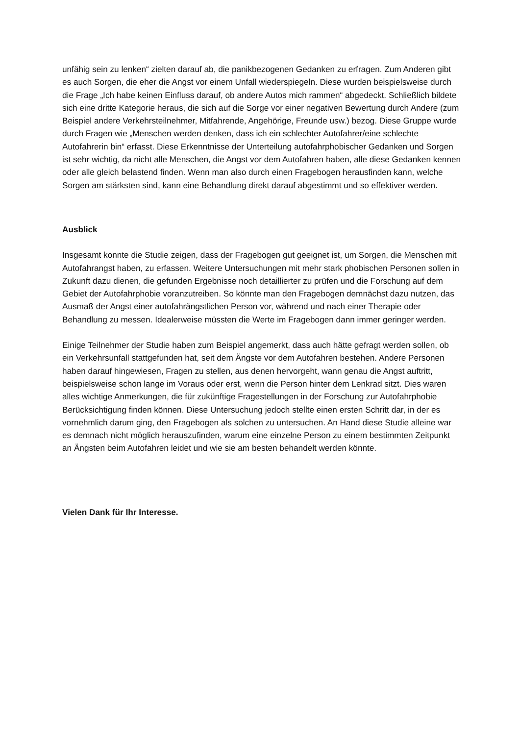unfähig sein zu lenken“ zielten darauf ab, die panikbezogenen Gedanken zu erfragen. Zum Anderen gibt es auch Sorgen, die eher die Angst vor einem Unfall wiederspiegeln. Diese wurden beispielsweise durch die Frage „Ich habe keinen Einfluss darauf, ob andere Autos mich rammen“ abgedeckt. Schließlich bildete sich eine dritte Kategorie heraus, die sich auf die Sorge vor einer negativen Bewertung durch Andere (zum Beispiel andere Verkehrsteilnehmer, Mitfahrende, Angehörige, Freunde usw.) bezog. Diese Gruppe wurde durch Fragen wie „Menschen werden denken, dass ich ein schlechter Autofahrer/eine schlechte Autofahrerin bin“ erfasst. Diese Erkenntnisse der Unterteilung autofahrphobischer Gedanken und Sorgen ist sehr wichtig, da nicht alle Menschen, die Angst vor dem Autofahren haben, alle diese Gedanken kennen oder alle gleich belastend finden. Wenn man also durch einen Fragebogen herausfinden kann, welche Sorgen am stärksten sind, kann eine Behandlung direkt darauf abgestimmt und so effektiver werden.
Ausblick
Insgesamt konnte die Studie zeigen, dass der Fragebogen gut geeignet ist, um Sorgen, die Menschen mit Autofahrangst haben, zu erfassen. Weitere Untersuchungen mit mehr stark phobischen Personen sollen in Zukunft dazu dienen, die gefunden Ergebnisse noch detaillierter zu prüfen und die Forschung auf dem Gebiet der Autofahrphobie voranzutreiben. So könnte man den Fragebogen demnächst dazu nutzen, das Ausmaß der Angst einer autofahrängstlichen Person vor, während und nach einer Therapie oder Behandlung zu messen. Idealerweise müssten die Werte im Fragebogen dann immer geringer werden.
Einige Teilnehmer der Studie haben zum Beispiel angemerkt, dass auch hätte gefragt werden sollen, ob ein Verkehrsunfall stattgefunden hat, seit dem Ängste vor dem Autofahren bestehen. Andere Personen haben darauf hingewiesen, Fragen zu stellen, aus denen hervorgeht, wann genau die Angst auftritt, beispielsweise schon lange im Voraus oder erst, wenn die Person hinter dem Lenkrad sitzt. Dies waren alles wichtige Anmerkungen, die für zukünftige Fragestellungen in der Forschung zur Autofahrphobie Berücksichtigung finden können. Diese Untersuchung jedoch stellte einen ersten Schritt dar, in der es vornehmlich darum ging, den Fragebogen als solchen zu untersuchen. An Hand diese Studie alleine war es demnach nicht möglich herauszufinden, warum eine einzelne Person zu einem bestimmten Zeitpunkt an Ängsten beim Autofahren leidet und wie sie am besten behandelt werden könnte.
Vielen Dank für Ihr Interesse.